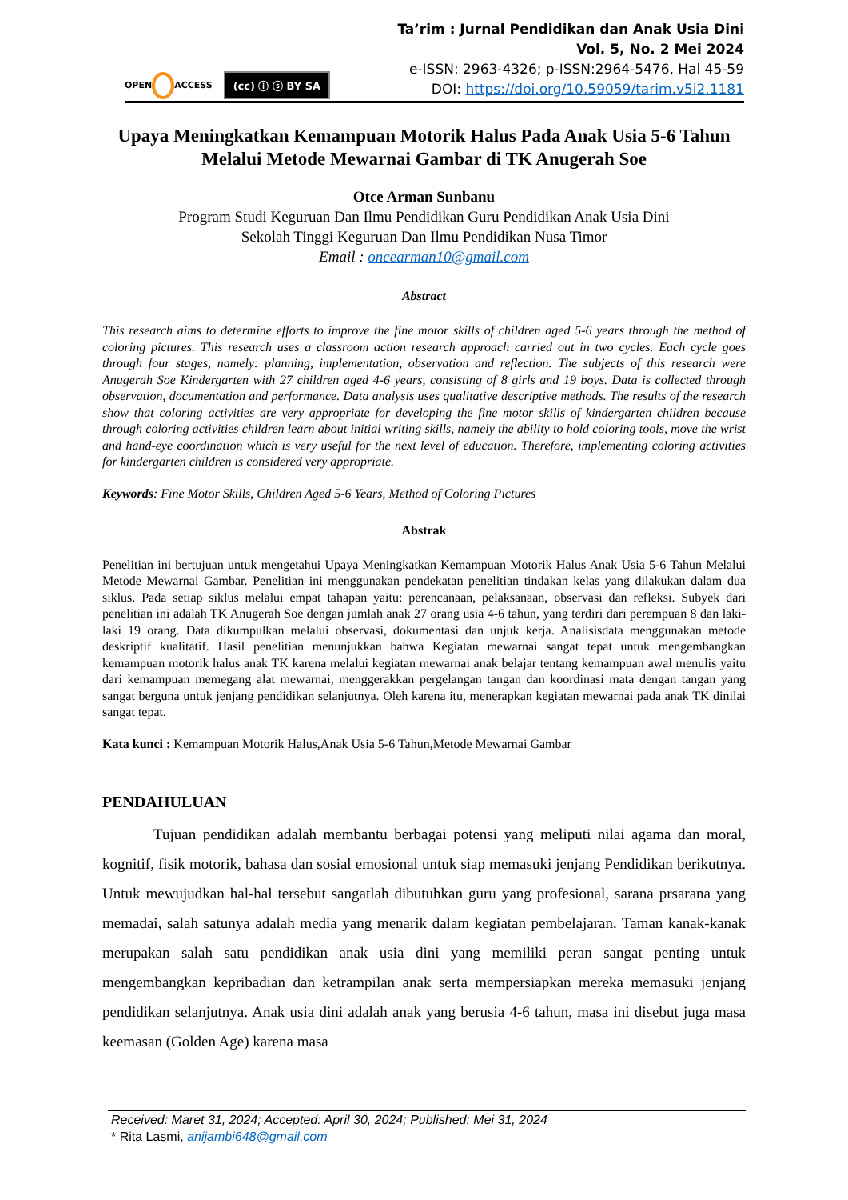OPEN ACCESS
(cc) ⓘ ⓢ BY SA
Ta’rim : Jurnal Pendidikan dan Anak Usia Dini
Vol. 5, No. 2 Mei 2024
e-ISSN: 2963-4326; p-ISSN:2964-5476, Hal 45-59
DOI: https://doi.org/10.59059/tarim.v5i2.1181
Upaya Meningkatkan Kemampuan Motorik Halus Pada Anak Usia 5-6 Tahun Melalui Metode Mewarnai Gambar di TK Anugerah Soe
Otce Arman Sunbanu
Program Studi Keguruan Dan Ilmu Pendidikan Guru Pendidikan Anak Usia Dini
Sekolah Tinggi Keguruan Dan Ilmu Pendidikan Nusa Timor
Email : oncearman10@gmail.com
Abstract
This research aims to determine efforts to improve the fine motor skills of children aged 5-6 years through the method of coloring pictures. This research uses a classroom action research approach carried out in two cycles. Each cycle goes through four stages, namely: planning, implementation, observation and reflection. The subjects of this research were Anugerah Soe Kindergarten with 27 children aged 4-6 years, consisting of 8 girls and 19 boys. Data is collected through observation, documentation and performance. Data analysis uses qualitative descriptive methods. The results of the research show that coloring activities are very appropriate for developing the fine motor skills of kindergarten children because through coloring activities children learn about initial writing skills, namely the ability to hold coloring tools, move the wrist and hand-eye coordination which is very useful for the next level of education. Therefore, implementing coloring activities for kindergarten children is considered very appropriate.
Keywords: Fine Motor Skills, Children Aged 5-6 Years, Method of Coloring Pictures
Abstrak
Penelitian ini bertujuan untuk mengetahui Upaya Meningkatkan Kemampuan Motorik Halus Anak Usia 5-6 Tahun Melalui Metode Mewarnai Gambar. Penelitian ini menggunakan pendekatan penelitian tindakan kelas yang dilakukan dalam dua siklus. Pada setiap siklus melalui empat tahapan yaitu: perencanaan, pelaksanaan, observasi dan refleksi. Subyek dari penelitian ini adalah TK Anugerah Soe dengan jumlah anak 27 orang usia 4-6 tahun, yang terdiri dari perempuan 8 dan laki-laki 19 orang. Data dikumpulkan melalui observasi, dokumentasi dan unjuk kerja. Analisisdata menggunakan metode deskriptif kualitatif. Hasil penelitian menunjukkan bahwa Kegiatan mewarnai sangat tepat untuk mengembangkan kemampuan motorik halus anak TK karena melalui kegiatan mewarnai anak belajar tentang kemampuan awal menulis yaitu dari kemampuan memegang alat mewarnai, menggerakkan pergelangan tangan dan koordinasi mata dengan tangan yang sangat berguna untuk jenjang pendidikan selanjutnya. Oleh karena itu, menerapkan kegiatan mewarnai pada anak TK dinilai sangat tepat.
Kata kunci : Kemampuan Motorik Halus,Anak Usia 5-6 Tahun,Metode Mewarnai Gambar
PENDAHULUAN
Tujuan pendidikan adalah membantu berbagai potensi yang meliputi nilai agama dan moral, kognitif, fisik motorik, bahasa dan sosial emosional untuk siap memasuki jenjang Pendidikan berikutnya. Untuk mewujudkan hal-hal tersebut sangatlah dibutuhkan guru yang profesional, sarana prsarana yang memadai, salah satunya adalah media yang menarik dalam kegiatan pembelajaran. Taman kanak-kanak merupakan salah satu pendidikan anak usia dini yang memiliki peran sangat penting untuk mengembangkan kepribadian dan ketrampilan anak serta mempersiapkan mereka memasuki jenjang pendidikan selanjutnya. Anak usia dini adalah anak yang berusia 4-6 tahun, masa ini disebut juga masa keemasan (Golden Age) karena masa
Received: Maret 31, 2024; Accepted: April 30, 2024; Published: Mei 31, 2024
* Rita Lasmi, anijambi648@gmail.com